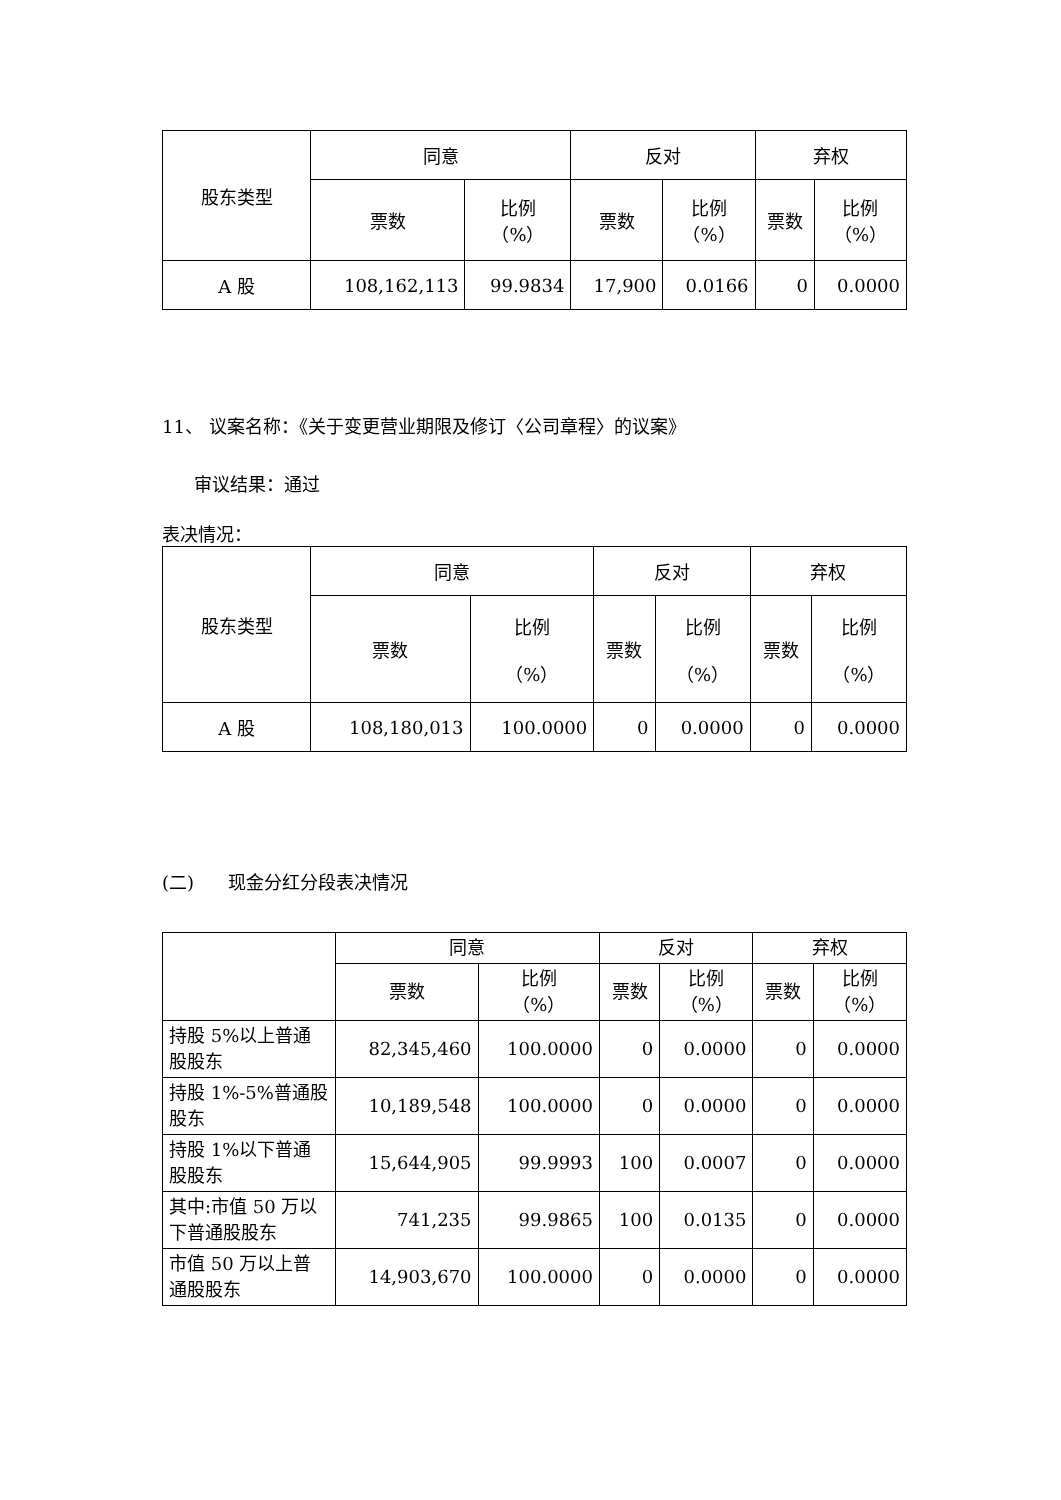| 股东类型 | 同意 | | 反对 | | 弃权 | |
| --- | --- | --- | --- | --- | --- | --- |
| | 票数 | 比例 （%） | 票数 | 比例 （%） | 票数 | 比例 （%） |
| A 股 | 108,162,113 | 99.9834 | 17,900 | 0.0166 | 0 | 0.0000 |
11、 议案名称：《关于变更营业期限及修订〈公司章程〉的议案》
审议结果：通过
表决情况：
| 股东类型 | 同意 | | 反对 | | 弃权 | |
| --- | --- | --- | --- | --- | --- | --- |
| | 票数 | 比例 （%） | 票数 | 比例 （%） | 票数 | 比例 （%） |
| A 股 | 108,180,013 | 100.0000 | 0 | 0.0000 | 0 | 0.0000 |
(二) 现金分红分段表决情况
| | 同意 | | 反对 | | 弃权 | |
| --- | --- | --- | --- | --- | --- | --- |
| | 票数 | 比例 （%） | 票数 | 比例 （%） | 票数 | 比例 （%） |
| 持股 5%以上普通股股东 | 82,345,460 | 100.0000 | 0 | 0.0000 | 0 | 0.0000 |
| 持股 1%-5%普通股股东 | 10,189,548 | 100.0000 | 0 | 0.0000 | 0 | 0.0000 |
| 持股 1%以下普通股股东 | 15,644,905 | 99.9993 | 100 | 0.0007 | 0 | 0.0000 |
| 其中:市值 50 万以下普通股股东 | 741,235 | 99.9865 | 100 | 0.0135 | 0 | 0.0000 |
| 市值 50 万以上普通股股东 | 14,903,670 | 100.0000 | 0 | 0.0000 | 0 | 0.0000 |